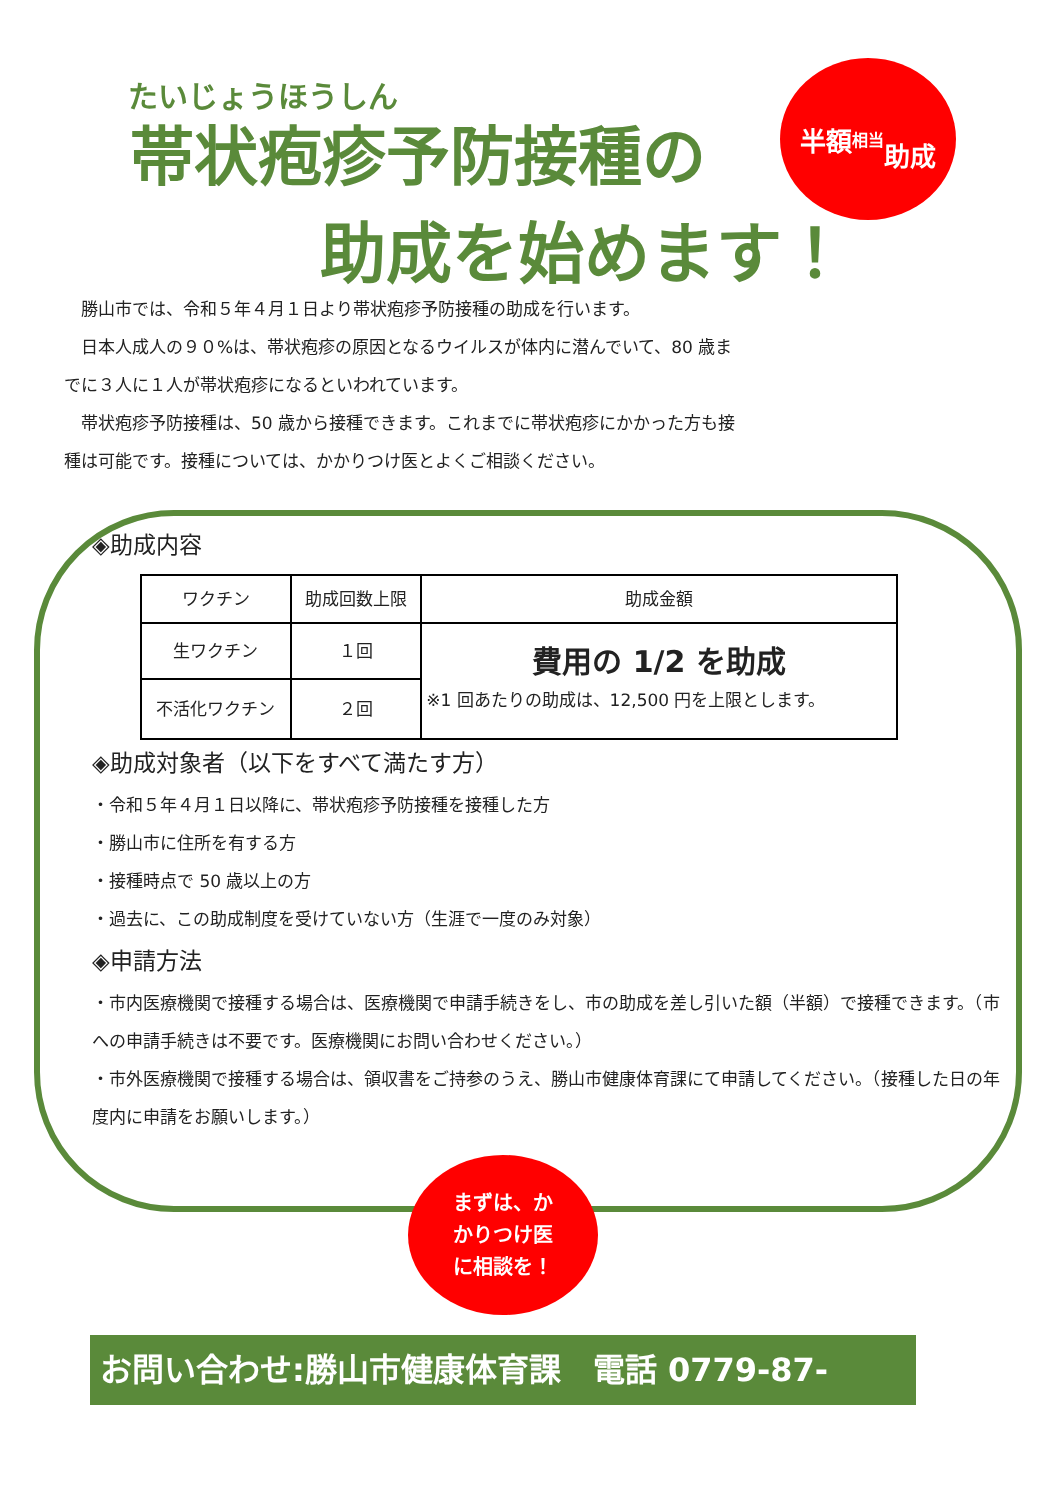たいじょうほうしん
帯状疱疹予防接種の
助成を始めます！
半額 相当
助成
　勝山市では、令和５年４月１日より帯状疱疹予防接種の助成を行います。
　日本人成人の９０%は、帯状疱疹の原因となるウイルスが体内に潜んでいて、80 歳までに３人に１人が帯状疱疹になるといわれています。
　帯状疱疹予防接種は、50 歳から接種できます。これまでに帯状疱疹にかかった方も接種は可能です。接種については、かかりつけ医とよくご相談ください。
◈助成内容
| ワクチン | 助成回数上限 | 助成金額 |
| 生ワクチン | １回 | 費用の 1/2 を助成 ※1 回あたりの助成は、12,500 円を上限とします。 |
| 不活化ワクチン | ２回 | |
◈助成対象者（以下をすべて満たす方）
・令和５年４月１日以降に、帯状疱疹予防接種を接種した方
・勝山市に住所を有する方
・接種時点で 50 歳以上の方
・過去に、この助成制度を受けていない方（生涯で一度のみ対象）
◈申請方法
・市内医療機関で接種する場合は、医療機関で申請手続きをし、市の助成を差し引いた額（半額）で接種できます。（市への申請手続きは不要です。医療機関にお問い合わせください。）
・市外医療機関で接種する場合は、領収書をご持参のうえ、勝山市健康体育課にて申請してください。（接種した日の年度内に申請をお願いします。）
まずは、か
かりつけ医
に相談を！
お問い合わせ:勝山市健康体育課　電話 0779-87-0888